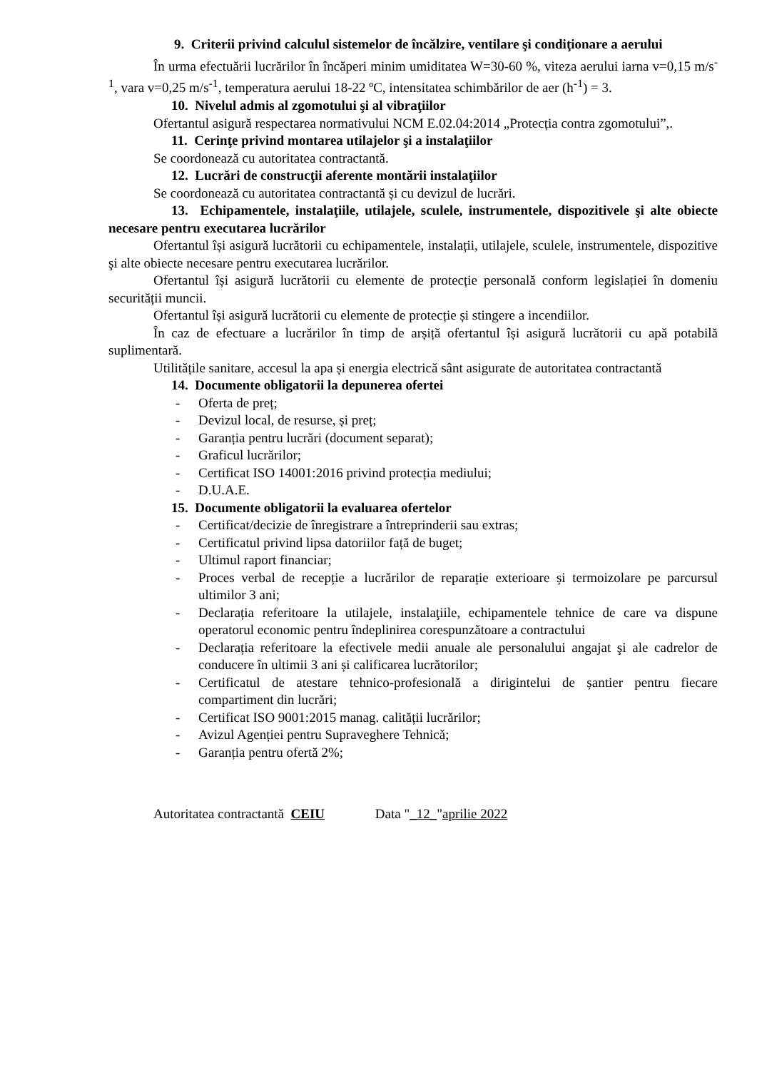9. Criterii privind calculul sistemelor de încălzire, ventilare şi condiţionare a aerului
În urma efectuării lucrărilor în încăperi minim umiditatea W=30-60 %, viteza aerului iarna v=0,15 m/s<sup>-1</sup>, vara v=0,25 m/s<sup>-1</sup>, temperatura aerului 18-22 ºC, intensitatea schimbărilor de aer (h<sup>-1</sup>) = 3.
10. Nivelul admis al zgomotului şi al vibraţiilor
Ofertantul asigură respectarea normativului NCM E.02.04:2014 „Protecția contra zgomotului”,.
11. Cerinţe privind montarea utilajelor şi a instalaţiilor
Se coordonează cu autoritatea contractantă.
12. Lucrări de construcţii aferente montării instalaţiilor
Se coordonează cu autoritatea contractantă și cu devizul de lucrări.
13. Echipamentele, instalaţiile, utilajele, sculele, instrumentele, dispozitivele şi alte obiecte necesare pentru executarea lucrărilor
Ofertantul își asigură lucrătorii cu echipamentele, instalații, utilajele, sculele, instrumentele, dispozitive şi alte obiecte necesare pentru executarea lucrărilor.
Ofertantul își asigură lucrătorii cu elemente de protecție personală conform legislației în domeniu securității muncii.
Ofertantul își asigură lucrătorii cu elemente de protecție și stingere a incendiilor.
În caz de efectuare a lucrărilor în timp de arșiță ofertantul își asigură lucrătorii cu apă potabilă suplimentară.
Utilitățile sanitare, accesul la apa și energia electrică sânt asigurate de autoritatea contractantă
14. Documente obligatorii la depunerea ofertei
- Oferta de preț;
- Devizul local, de resurse, și preț;
- Garanția pentru lucrări (document separat);
- Graficul lucrărilor;
- Certificat ISO 14001:2016 privind protecția mediului;
- D.U.A.E.
15. Documente obligatorii la evaluarea ofertelor
- Certificat/decizie de înregistrare a întreprinderii sau extras;
- Certificatul privind lipsa datoriilor față de buget;
- Ultimul raport financiar;
- Proces verbal de recepție a lucrărilor de reparație exterioare și termoizolare pe parcursul ultimilor 3 ani;
- Declarația referitoare la utilajele, instalaţiile, echipamentele tehnice de care va dispune operatorul economic pentru îndeplinirea corespunzătoare a contractului
- Declarația referitoare la efectivele medii anuale ale personalului angajat şi ale cadrelor de conducere în ultimii 3 ani și calificarea lucrătorilor;
- Certificatul de atestare tehnico-profesională a dirigintelui de șantier pentru fiecare compartiment din lucrări;
- Certificat ISO 9001:2015 manag. calității lucrărilor;
- Avizul Agenției pentru Supraveghere Tehnică;
- Garanția pentru ofertă 2%;
Autoritatea contractantă CEIU Data "_12_"aprilie 2022